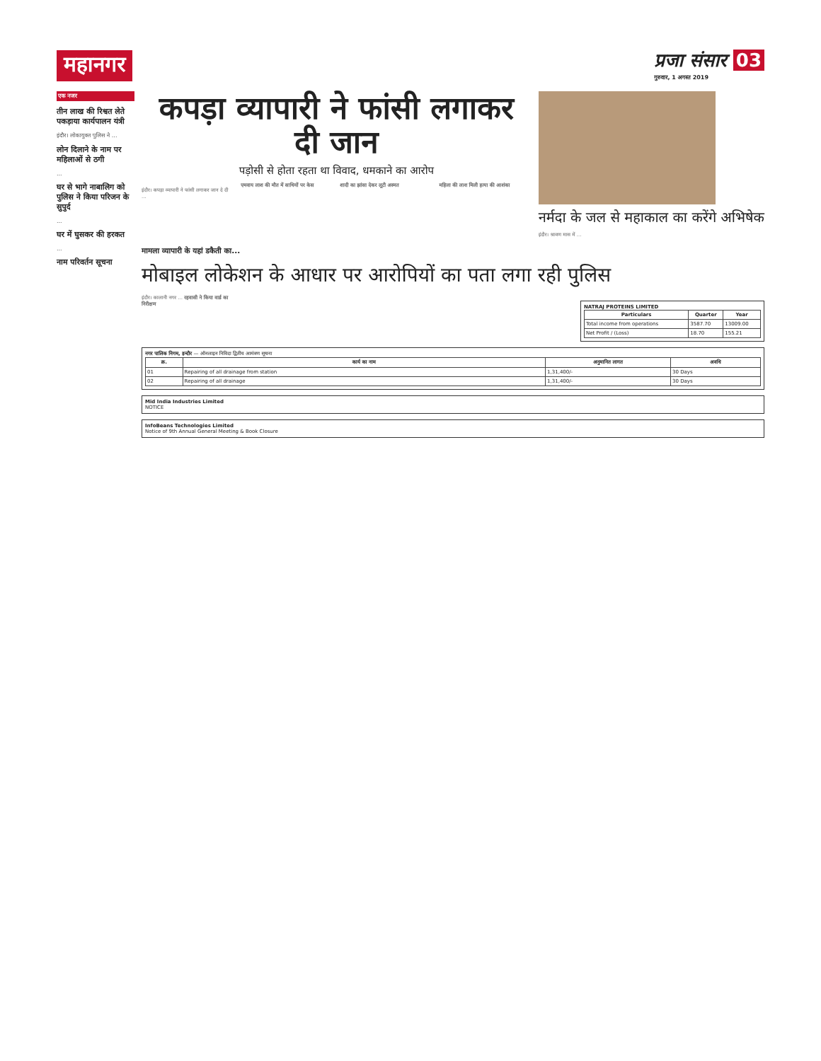महानगर
प्रजा संसार 03
गुरुवार, 1 अगस्त 2019
एक नजर
तीन लाख की रिश्वत लेते पकड़ाया कार्यपालन यंत्री
इंदौर। लोकायुक्त पुलिस ने ...
लोन दिलाने के नाम पर महिलाओं से ठगी
...
घर से भागे नाबालिग को पुलिस ने किया परिजन के सुपुर्द
...
घर में घुसकर की हरकत
...
नाम परिवर्तन सूचना
कपड़ा व्यापारी ने फांसी लगाकर दी जान
पड़ोसी से होता रहता था विवाद, धमकाने का आरोप
इंदौर। कपड़ा व्यापारी ने फांसी लगाकर जान दे दी ...
एमवाय लाश की मौत में साथियों पर केस
शादी का झांसा देकर लूटी अस्मत
महिला की लाश मिली हत्या की आशंका
नर्मदा के जल से महाकाल का करेंगे अभिषेक
इंदौर। श्रावण मास में ...
मामला व्यापारी के यहां डकैती का...
मोबाइल लोकेशन के आधार पर आरोपियों का पता लगा रही पुलिस
इंदौर। कालानी नगर ... रहवासी ने किया वार्ड का निरीक्षण
NATRAJ PROTEINS LIMITED
| Particulars | Quarter | Year |
| --- | --- | --- |
| Total income from operations | 3587.70 | 13009.00 |
| Net Profit / (Loss) | 18.70 | 155.21 |
नगर पालिक निगम, इन्दौर — ऑनलाइन निविदा द्वितीय आमंत्रण सूचना
| क्र. | कार्य का नाम | अनुमानित लागत | अवधि |
| --- | --- | --- | --- |
| 01 | Repairing of all drainage from station | 1,31,400/- | 30 Days |
| 02 | Repairing of all drainage | 1,31,400/- | 30 Days |
Mid India Industries Limited
NOTICE
InfoBeans Technologies Limited
Notice of 9th Annual General Meeting & Book Closure